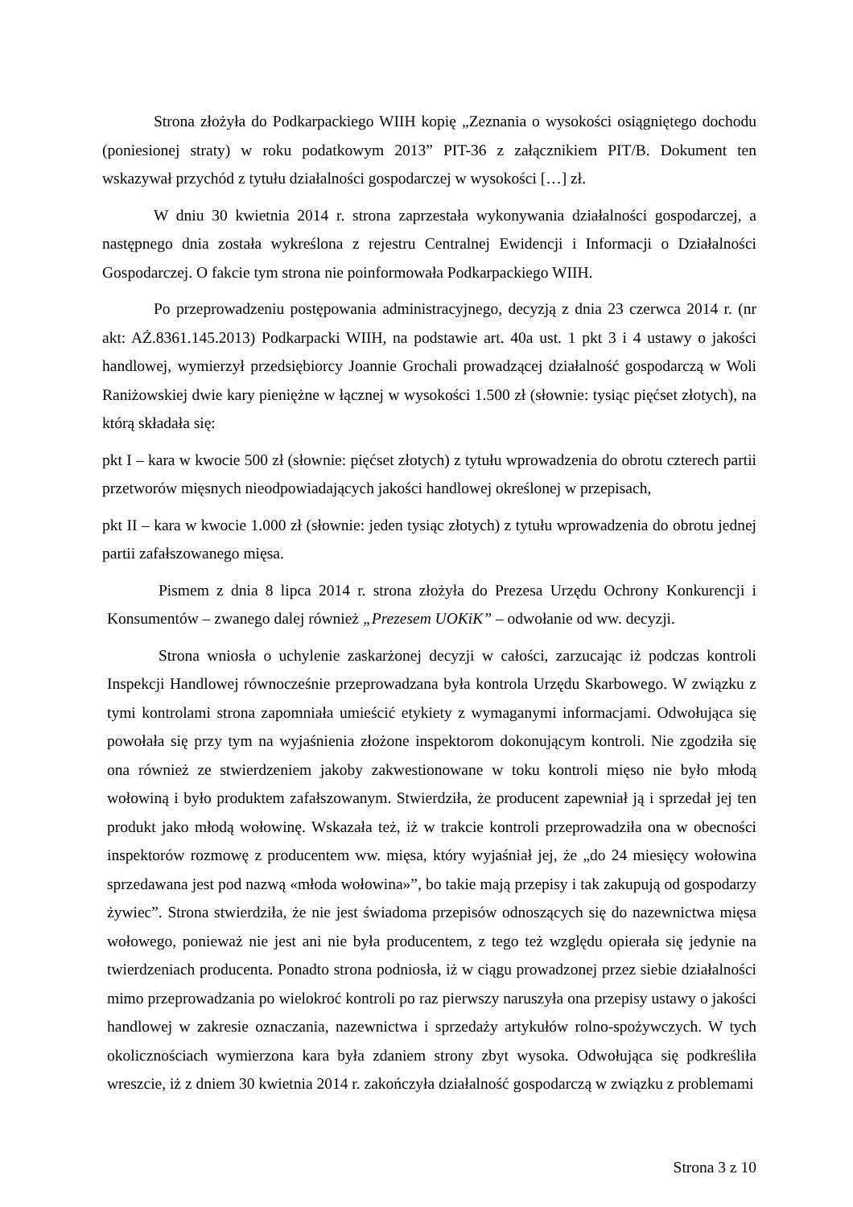Strona złożyła do Podkarpackiego WIIH kopię „Zeznania o wysokości osiągniętego dochodu (poniesionej straty) w roku podatkowym 2013” PIT-36 z załącznikiem PIT/B. Dokument ten wskazywał przychód z tytułu działalności gospodarczej w wysokości […] zł.
W dniu 30 kwietnia 2014 r. strona zaprzestała wykonywania działalności gospodarczej, a następnego dnia została wykreślona z rejestru Centralnej Ewidencji i Informacji o Działalności Gospodarczej. O fakcie tym strona nie poinformowała Podkarpackiego WIIH.
Po przeprowadzeniu postępowania administracyjnego, decyzją z dnia 23 czerwca 2014 r. (nr akt: AŻ.8361.145.2013) Podkarpacki WIIH, na podstawie art. 40a ust. 1 pkt 3 i 4 ustawy o jakości handlowej, wymierzył przedsiębiorcy Joannie Grochali prowadzącej działalność gospodarczą w Woli Raniżowskiej dwie kary pieniężne w łącznej w wysokości 1.500 zł (słownie: tysiąc pięćset złotych), na którą składała się:
pkt I – kara w kwocie 500 zł (słownie: pięćset złotych) z tytułu wprowadzenia do obrotu czterech partii przetworów mięsnych nieodpowiadających jakości handlowej określonej w przepisach,
pkt II – kara w kwocie 1.000 zł (słownie: jeden tysiąc złotych) z tytułu wprowadzenia do obrotu jednej partii zafałszowanego mięsa.
Pismem z dnia 8 lipca 2014 r. strona złożyła do Prezesa Urzędu Ochrony Konkurencji i Konsumentów – zwanego dalej również „Prezesem UOKiK” – odwołanie od ww. decyzji.
Strona wniosła o uchylenie zaskarżonej decyzji w całości, zarzucając iż podczas kontroli Inspekcji Handlowej równocześnie przeprowadzana była kontrola Urzędu Skarbowego. W związku z tymi kontrolami strona zapomniała umieścić etykiety z wymaganymi informacjami. Odwołująca się powołała się przy tym na wyjaśnienia złożone inspektorom dokonującym kontroli. Nie zgodziła się ona również ze stwierdzeniem jakoby zakwestionowane w toku kontroli mięso nie było młodą wołowiną i było produktem zafałszowanym. Stwierdziła, że producent zapewniał ją i sprzedał jej ten produkt jako młodą wołowinę. Wskazała też, iż w trakcie kontroli przeprowadziła ona w obecności inspektorów rozmowę z producentem ww. mięsa, który wyjaśniał jej, że „do 24 miesięcy wołowina sprzedawana jest pod nazwą «młoda wołowina»”, bo takie mają przepisy i tak zakupują od gospodarzy żywiec”. Strona stwierdziła, że nie jest świadoma przepisów odnoszących się do nazewnictwa mięsa wołowego, ponieważ nie jest ani nie była producentem, z tego też względu opierała się jedynie na twierdzeniach producenta. Ponadto strona podniosła, iż w ciągu prowadzonej przez siebie działalności mimo przeprowadzania po wielokroć kontroli po raz pierwszy naruszyła ona przepisy ustawy o jakości handlowej w zakresie oznaczania, nazewnictwa i sprzedaży artykułów rolno-spożywczych. W tych okolicznościach wymierzona kara była zdaniem strony zbyt wysoka. Odwołująca się podkreśliła wreszcie, iż z dniem 30 kwietnia 2014 r. zakończyła działalność gospodarczą w związku z problemami
Strona 3 z 10